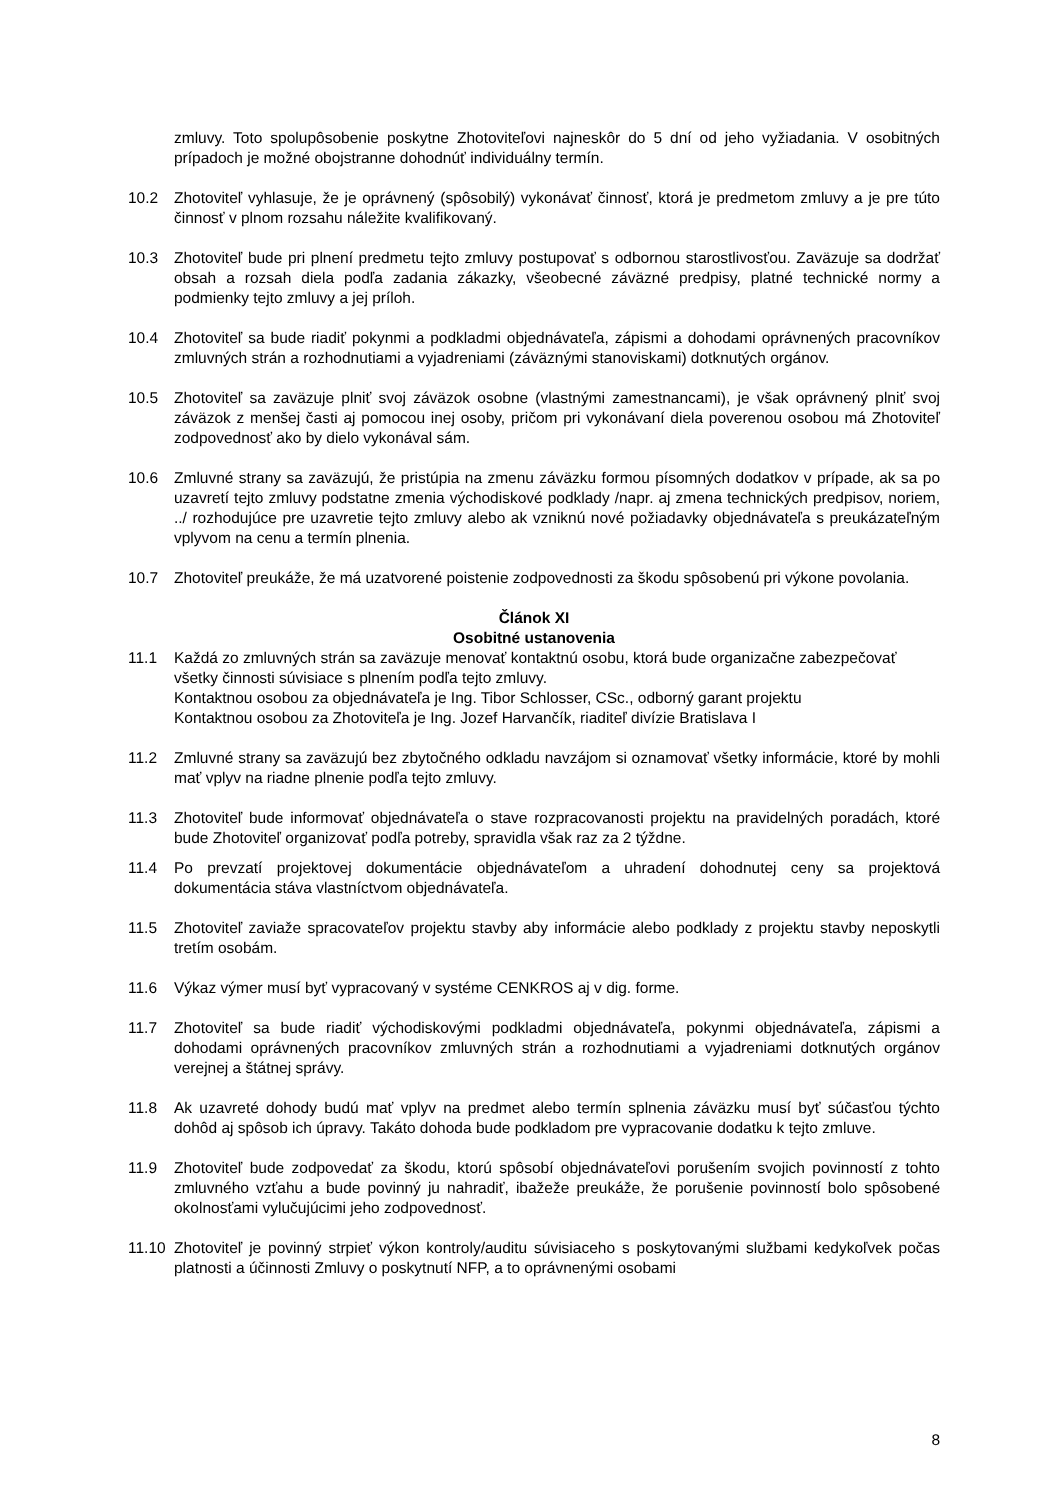zmluvy. Toto spolupôsobenie poskytne Zhotoviteľovi najneskôr do 5 dní od jeho vyžiadania. V osobitných prípadoch je možné obojstranne dohodnúť individuálny termín.
10.2 Zhotoviteľ vyhlasuje, že je oprávnený (spôsobilý) vykonávať činnosť, ktorá je predmetom zmluvy a je pre túto činnosť v plnom rozsahu náležite kvalifikovaný.
10.3 Zhotoviteľ bude pri plnení predmetu tejto zmluvy postupovať s odbornou starostlivosťou. Zaväzuje sa dodržať obsah a rozsah diela podľa zadania zákazky, všeobecné záväzné predpisy, platné technické normy a podmienky tejto zmluvy a jej príloh.
10.4 Zhotoviteľ sa bude riadiť pokynmi a podkladmi objednávateľa, zápismi a dohodami oprávnených pracovníkov zmluvných strán a rozhodnutiami a vyjadreniami (záväznými stanoviskami) dotknutých orgánov.
10.5 Zhotoviteľ sa zaväzuje plniť svoj záväzok osobne (vlastnými zamestnancami), je však oprávnený plniť svoj záväzok z menšej časti aj pomocou inej osoby, pričom pri vykonávaní diela poverenou osobou má Zhotoviteľ zodpovednosť ako by dielo vykonával sám.
10.6 Zmluvné strany sa zaväzujú, že pristúpia na zmenu záväzku formou písomných dodatkov v prípade, ak sa po uzavretí tejto zmluvy podstatne zmenia východiskové podklady /napr. aj zmena technických predpisov, noriem, ../ rozhodujúce pre uzavretie tejto zmluvy alebo ak vzniknú nové požiadavky objednávateľa s preukázateľným vplyvom na cenu a termín plnenia.
10.7 Zhotoviteľ preukáže, že má uzatvorené poistenie zodpovednosti za škodu spôsobenú pri výkone povolania.
Článok XI
Osobitné ustanovenia
11.1 Každá zo zmluvných strán sa zaväzuje menovať kontaktnú osobu, ktorá bude organizačne zabezpečovať všetky činnosti súvisiace s plnením podľa tejto zmluvy.
Kontaktnou osobou za objednávateľa je Ing. Tibor Schlosser, CSc., odborný garant projektu
Kontaktnou osobou za Zhotoviteľa je Ing. Jozef Harvančík, riaditeľ divízie Bratislava I
11.2 Zmluvné strany sa zaväzujú bez zbytočného odkladu navzájom si oznamovať všetky informácie, ktoré by mohli mať vplyv na riadne plnenie podľa tejto zmluvy.
11.3 Zhotoviteľ bude informovať objednávateľa o stave rozpracovanosti projektu na pravidelných poradách, ktoré bude Zhotoviteľ organizovať podľa potreby, spravidla však raz za 2 týždne.
11.4 Po prevzatí projektovej dokumentácie objednávateľom a uhradení dohodnutej ceny sa projektová dokumentácia stáva vlastníctvom objednávateľa.
11.5 Zhotoviteľ zaviaže spracovateľov projektu stavby aby informácie alebo podklady z projektu stavby neposkytli tretím osobám.
11.6 Výkaz výmer musí byť vypracovaný v systéme CENKROS aj v dig. forme.
11.7 Zhotoviteľ sa bude riadiť východiskovými podkladmi objednávateľa, pokynmi objednávateľa, zápismi a dohodami oprávnených pracovníkov zmluvných strán a rozhodnutiami a vyjadreniami dotknutých orgánov verejnej a štátnej správy.
11.8 Ak uzavreté dohody budú mať vplyv na predmet alebo termín splnenia záväzku musí byť súčasťou týchto dohôd aj spôsob ich úpravy. Takáto dohoda bude podkladom pre vypracovanie dodatku k tejto zmluve.
11.9 Zhotoviteľ bude zodpovedať za škodu, ktorú spôsobí objednávateľovi porušením svojich povinností z tohto zmluvného vzťahu a bude povinný ju nahradiť, ibažeže preukáže, že porušenie povinností bolo spôsobené okolnosťami vylučujúcimi jeho zodpovednosť.
11.10
Zhotoviteľ je povinný strpieť výkon kontroly/auditu súvisiaceho s poskytovanými službami kedykoľvek počas platnosti a účinnosti Zmluvy o poskytnutí NFP, a to oprávnenými osobami
8